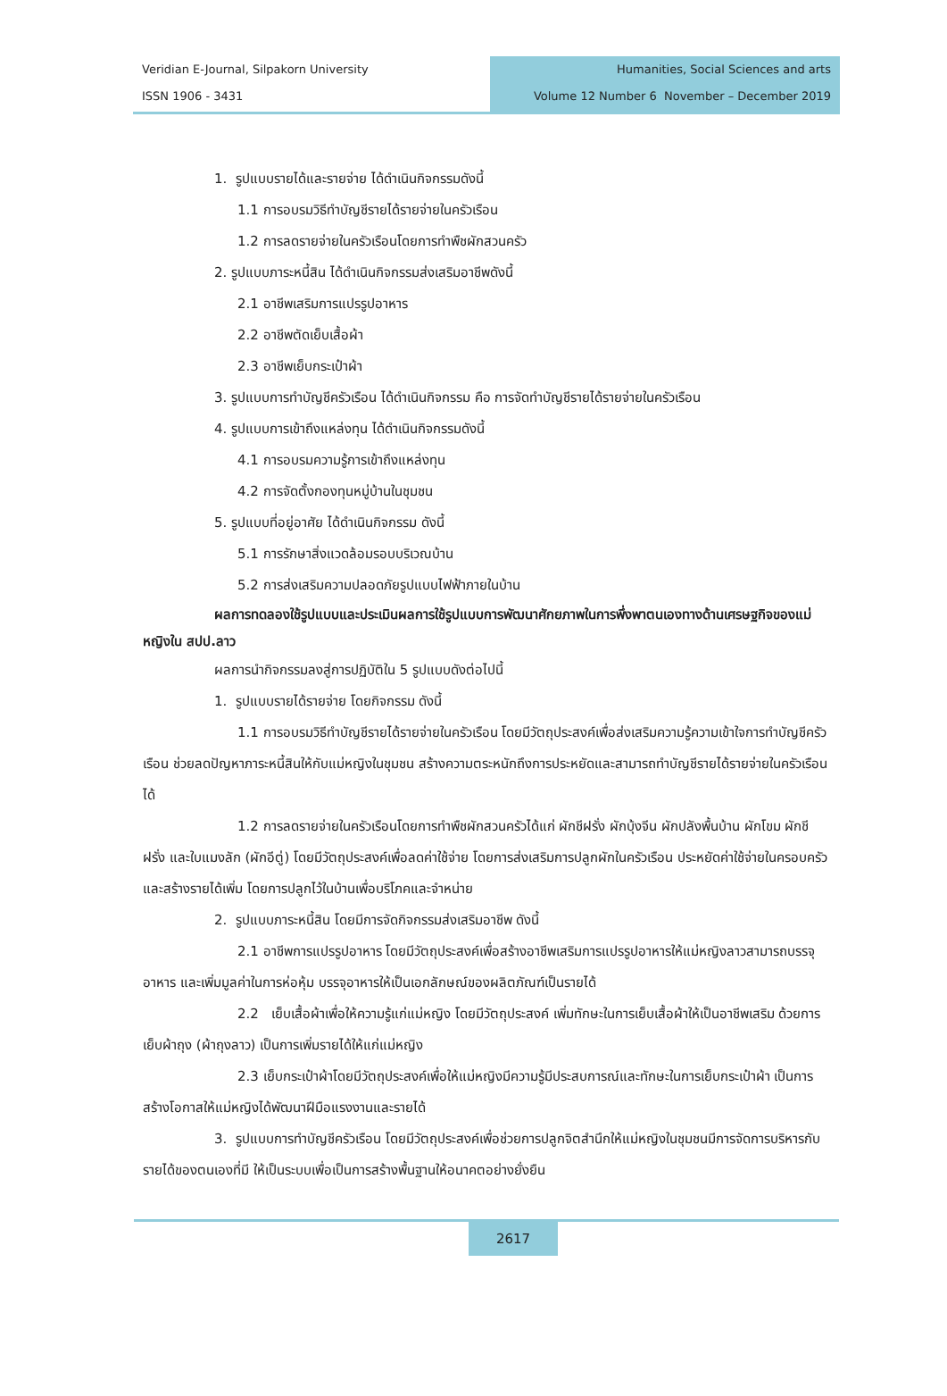Veridian E-Journal, Silpakorn University
ISSN 1906 - 3431
Humanities, Social Sciences and arts
Volume 12 Number 6 November – December 2019
1. รูปแบบรายได้และรายจ่าย ได้ดำเนินกิจกรรมดังนี้
1.1 การอบรมวิธีทำบัญชีรายได้รายจ่ายในครัวเรือน
1.2 การลดรายจ่ายในครัวเรือนโดยการทำพืชผักสวนครัว
2. รูปแบบภาระหนี้สิน ได้ดำเนินกิจกรรมส่งเสริมอาชีพดังนี้
2.1 อาชีพเสริมการแปรรูปอาหาร
2.2 อาชีพตัดเย็บเสื้อผ้า
2.3 อาชีพเย็บกระเป๋าผ้า
3. รูปแบบการทำบัญชีครัวเรือน ได้ดำเนินกิจกรรม คือ การจัดทำบัญชีรายได้รายจ่ายในครัวเรือน
4. รูปแบบการเข้าถึงแหล่งทุน ได้ดำเนินกิจกรรมดังนี้
4.1 การอบรมความรู้การเข้าถึงแหล่งทุน
4.2 การจัดตั้งกองทุนหมู่บ้านในชุมชน
5. รูปแบบที่อยู่อาศัย ได้ดำเนินกิจกรรม ดังนี้
5.1 การรักษาสิ่งแวดล้อมรอบบริเวณบ้าน
5.2 การส่งเสริมความปลอดภัยรูปแบบไฟฟ้าภายในบ้าน
ผลการทดลองใช้รูปแบบและประเมินผลการใช้รูปแบบการพัฒนาศักยภาพในการพึ่งพาตนเองทางด้านเศรษฐกิจของแม่หญิงใน สปป.ลาว
ผลการนำกิจกรรมลงสู่การปฏิบัติใน 5 รูปแบบดังต่อไปนี้
1. รูปแบบรายได้รายจ่าย โดยกิจกรรม ดังนี้
1.1 การอบรมวิธีทำบัญชีรายได้รายจ่ายในครัวเรือน โดยมีวัตถุประสงค์เพื่อส่งเสริมความรู้ความเข้าใจการทำบัญชีครัวเรือน ช่วยลดปัญหาภาระหนี้สินให้กับแม่หญิงในชุมชน สร้างความตระหนักถึงการประหยัดและสามารถทำบัญชีรายได้รายจ่ายในครัวเรือนได้
1.2 การลดรายจ่ายในครัวเรือนโดยการทำพืชผักสวนครัวได้แก่ ผักชีฝรั่ง ผักบุ้งจีน ผักปลังพื้นบ้าน ผักโขม ผักชีฝรั่ง และใบแมงลัก (ผักอีตู่) โดยมีวัตถุประสงค์เพื่อลดค่าใช้จ่าย โดยการส่งเสริมการปลูกผักในครัวเรือน ประหยัดค่าใช้จ่ายในครอบครัวและสร้างรายได้เพิ่ม โดยการปลูกไว้ในบ้านเพื่อบริโภคและจำหน่าย
2. รูปแบบภาระหนี้สิน โดยมีการจัดกิจกรรมส่งเสริมอาชีพ ดังนี้
2.1 อาชีพการแปรรูปอาหาร โดยมีวัตถุประสงค์เพื่อสร้างอาชีพเสริมการแปรรูปอาหารให้แม่หญิงลาวสามารถบรรจุอาหาร และเพิ่มมูลค่าในการห่อหุ้ม บรรจุอาหารให้เป็นเอกลักษณ์ของผลิตภัณฑ์เป็นรายได้
2.2 เย็บเสื้อผ้าเพื่อให้ความรู้แก่แม่หญิง โดยมีวัตถุประสงค์ เพิ่มทักษะในการเย็บเสื้อผ้าให้เป็นอาชีพเสริม ด้วยการเย็บผ้าถุง (ผ้าถุงลาว) เป็นการเพิ่มรายได้ให้แก่แม่หญิง
2.3 เย็บกระเป๋าผ้าโดยมีวัตถุประสงค์เพื่อให้แม่หญิงมีความรู้มีประสบการณ์และทักษะในการเย็บกระเป๋าผ้า เป็นการสร้างโอกาสให้แม่หญิงได้พัฒนาฝีมือแรงงานและรายได้
3. รูปแบบการทำบัญชีครัวเรือน โดยมีวัตถุประสงค์เพื่อช่วยการปลูกจิตสำนึกให้แม่หญิงในชุมชนมีการจัดการบริหารกับรายได้ของตนเองที่มี ให้เป็นระบบเพื่อเป็นการสร้างพื้นฐานให้อนาคตอย่างยั่งยืน
2617